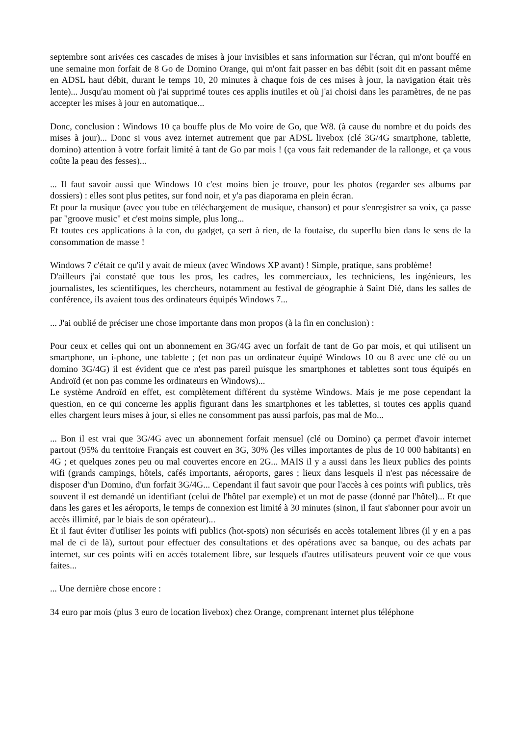septembre sont arivées ces cascades de mises à jour invisibles et sans information sur l'écran, qui m'ont bouffé en une semaine mon forfait de 8 Go de Domino Orange, qui m'ont fait passer en bas débit (soit dit en passant même en ADSL haut débit, durant le temps 10, 20 minutes à chaque fois de ces mises à jour, la navigation était très lente)... Jusqu'au moment où j'ai supprimé toutes ces applis inutiles et où j'ai choisi dans les paramètres, de ne pas accepter les mises à jour en automatique...
Donc, conclusion : Windows 10 ça bouffe plus de Mo voire de Go, que W8. (à cause du nombre et du poids des mises à jour)... Donc si vous avez internet autrement que par ADSL livebox (clé 3G/4G smartphone, tablette, domino) attention à votre forfait limité à tant de Go par mois ! (ça vous fait redemander de la rallonge, et ça vous coûte la peau des fesses)...
... Il faut savoir aussi que Windows 10 c'est moins bien je trouve, pour les photos (regarder ses albums par dossiers) : elles sont plus petites, sur fond noir, et y'a pas diaporama en plein écran.
Et pour la musique (avec you tube en téléchargement de musique, chanson) et pour s'enregistrer sa voix, ça passe par "groove music" et c'est moins simple, plus long...
Et toutes ces applications à la con, du gadget, ça sert à rien, de la foutaise, du superflu bien dans le sens de la consommation de masse !
Windows 7 c'était ce qu'il y avait de mieux (avec Windows XP avant) ! Simple, pratique, sans problème!
D'ailleurs j'ai constaté que tous les pros, les cadres, les commerciaux, les techniciens, les ingénieurs, les journalistes, les scientifiques, les chercheurs, notamment au festival de géographie à Saint Dié, dans les salles de conférence, ils avaient tous des ordinateurs équipés Windows 7...
... J'ai oublié de préciser une chose importante dans mon propos (à la fin en conclusion) :
Pour ceux et celles qui ont un abonnement en 3G/4G avec un forfait de tant de Go par mois, et qui utilisent un smartphone, un i-phone, une tablette ; (et non pas un ordinateur équipé Windows 10 ou 8 avec une clé ou un domino 3G/4G) il est évident que ce n'est pas pareil puisque les smartphones et tablettes sont tous équipés en Androïd (et non pas comme les ordinateurs en Windows)...
Le système Androïd en effet, est complètement différent du système Windows. Mais je me pose cependant la question, en ce qui concerne les applis figurant dans les smartphones et les tablettes, si toutes ces applis quand elles chargent leurs mises à jour, si elles ne consomment pas aussi parfois, pas mal de Mo...
... Bon il est vrai que 3G/4G avec un abonnement forfait mensuel (clé ou Domino) ça permet d'avoir internet partout (95% du territoire Français est couvert en 3G, 30% (les villes importantes de plus de 10 000 habitants) en 4G ; et quelques zones peu ou mal couvertes encore en 2G... MAIS il y a aussi dans les lieux publics des points wifi (grands campings, hôtels, cafés importants, aéroports, gares ; lieux dans lesquels il n'est pas nécessaire de disposer d'un Domino, d'un forfait 3G/4G... Cependant il faut savoir que pour l'accès à ces points wifi publics, très souvent il est demandé un identifiant (celui de l'hôtel par exemple) et un mot de passe (donné par l'hôtel)... Et que dans les gares et les aéroports, le temps de connexion est limité à 30 minutes (sinon, il faut s'abonner pour avoir un accès illimité, par le biais de son opérateur)...
Et il faut éviter d'utiliser les points wifi publics (hot-spots) non sécurisés en accès totalement libres (il y en a pas mal de ci de là), surtout pour effectuer des consultations et des opérations avec sa banque, ou des achats par internet, sur ces points wifi en accès totalement libre, sur lesquels d'autres utilisateurs peuvent voir ce que vous faites...
... Une dernière chose encore :
34 euro par mois (plus 3 euro de location livebox) chez Orange, comprenant internet plus téléphone